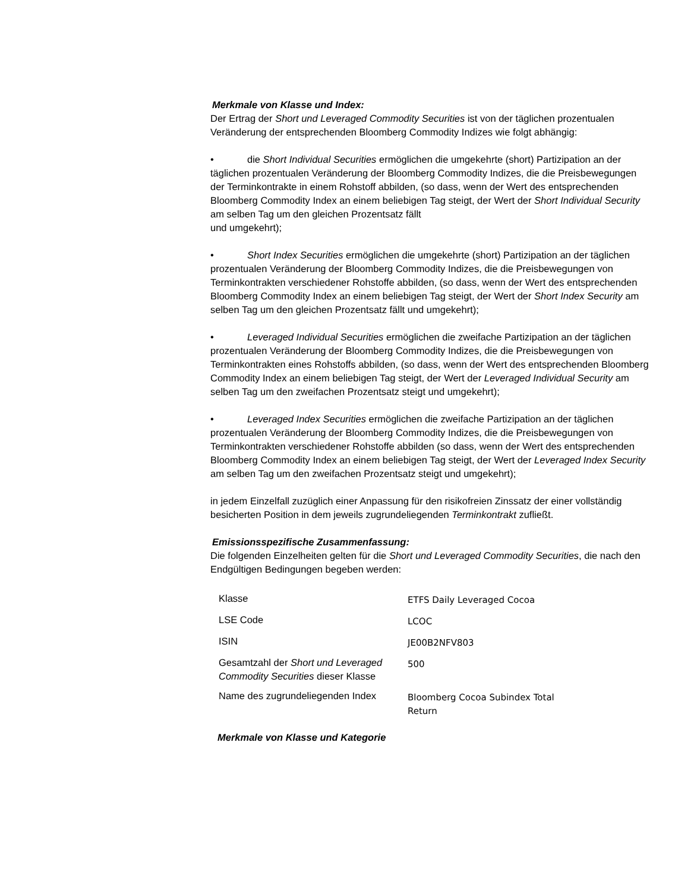Merkmale von Klasse und Index:
Der Ertrag der Short und Leveraged Commodity Securities ist von der täglichen prozentualen Veränderung der entsprechenden Bloomberg Commodity Indizes wie folgt abhängig:
• die Short Individual Securities ermöglichen die umgekehrte (short) Partizipation an der täglichen prozentualen Veränderung der Bloomberg Commodity Indizes, die die Preisbewegungen der Terminkontrakte in einem Rohstoff abbilden, (so dass, wenn der Wert des entsprechenden Bloomberg Commodity Index an einem beliebigen Tag steigt, der Wert der Short Individual Security am selben Tag um den gleichen Prozentsatz fällt
und umgekehrt);
• Short Index Securities ermöglichen die umgekehrte (short) Partizipation an der täglichen prozentualen Veränderung der Bloomberg Commodity Indizes, die die Preisbewegungen von Terminkontrakten verschiedener Rohstoffe abbilden, (so dass, wenn der Wert des entsprechenden Bloomberg Commodity Index an einem beliebigen Tag steigt, der Wert der Short Index Security am selben Tag um den gleichen Prozentsatz fällt und umgekehrt);
• Leveraged Individual Securities ermöglichen die zweifache Partizipation an der täglichen prozentualen Veränderung der Bloomberg Commodity Indizes, die die Preisbewegungen von Terminkontrakten eines Rohstoffs abbilden, (so dass, wenn der Wert des entsprechenden Bloomberg Commodity Index an einem beliebigen Tag steigt, der Wert der Leveraged Individual Security am selben Tag um den zweifachen Prozentsatz steigt und umgekehrt);
• Leveraged Index Securities ermöglichen die zweifache Partizipation an der täglichen prozentualen Veränderung der Bloomberg Commodity Indizes, die die Preisbewegungen von Terminkontrakten verschiedener Rohstoffe abbilden (so dass, wenn der Wert des entsprechenden Bloomberg Commodity Index an einem beliebigen Tag steigt, der Wert der Leveraged Index Security am selben Tag um den zweifachen Prozentsatz steigt und umgekehrt);
in jedem Einzelfall zuzüglich einer Anpassung für den risikofreien Zinssatz der einer vollständig besicherten Position in dem jeweils zugrundeliegenden Terminkontrakt zufließt.
Emissionsspezifische Zusammenfassung:
Die folgenden Einzelheiten gelten für die Short und Leveraged Commodity Securities, die nach den Endgültigen Bedingungen begeben werden:
| Klasse | ETFS Daily Leveraged Cocoa |
| LSE Code | LCOC |
| ISIN | JE00B2NFV803 |
| Gesamtzahl der Short und Leveraged Commodity Securities dieser Klasse | 500 |
| Name des zugrundeliegenden Index | Bloomberg Cocoa Subindex Total Return |
Merkmale von Klasse und Kategorie